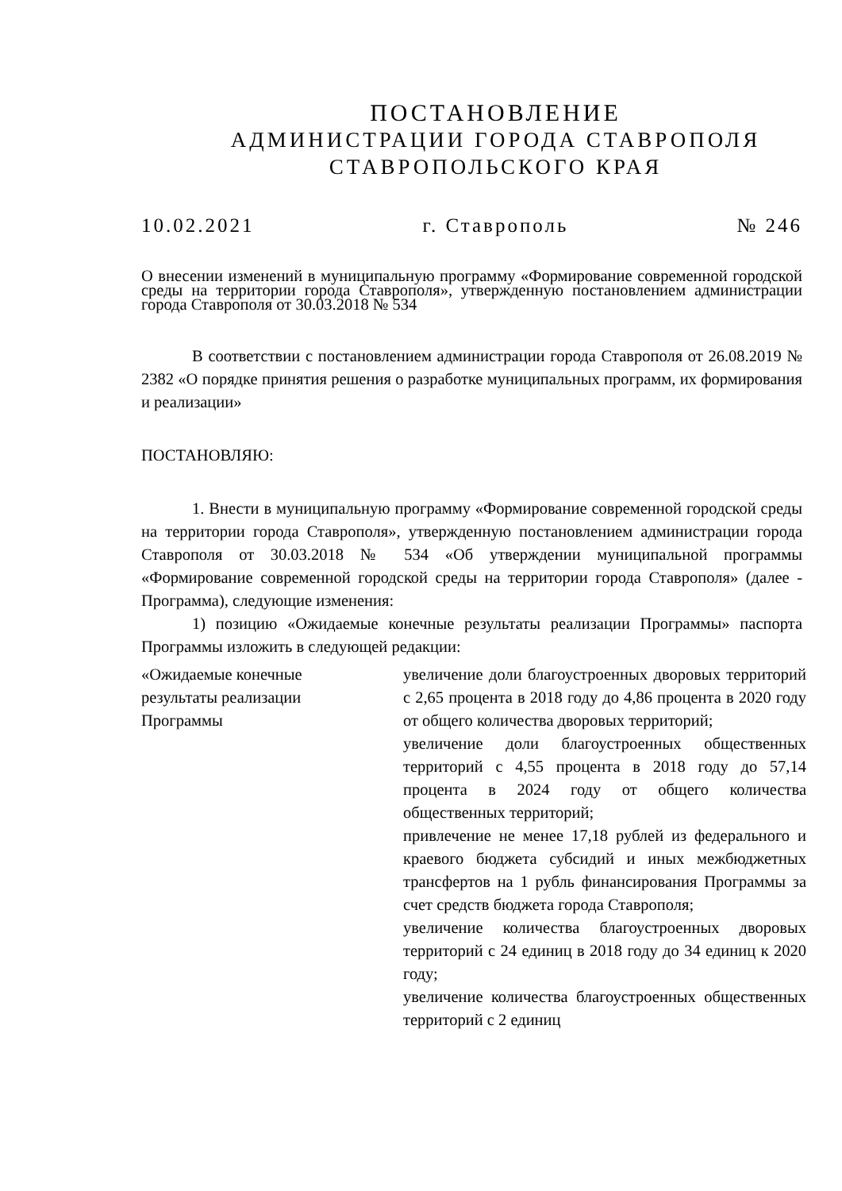ПОСТАНОВЛЕНИЕ
АДМИНИСТРАЦИИ ГОРОДА СТАВРОПОЛЯ
СТАВРОПОЛЬСКОГО КРАЯ
10.02.2021 г. Ставрополь № 246
О внесении изменений в муниципальную программу «Формирование современной городской среды на территории города Ставрополя», утвержденную постановлением администрации города Ставрополя от 30.03.2018 № 534
В соответствии с постановлением администрации города Ставрополя от 26.08.2019 № 2382 «О порядке принятия решения о разработке муниципальных программ, их формирования и реализации»
ПОСТАНОВЛЯЮ:
1. Внести в муниципальную программу «Формирование современной городской среды на территории города Ставрополя», утвержденную постановлением администрации города Ставрополя от 30.03.2018 № 534 «Об утверждении муниципальной программы «Формирование современной городской среды на территории города Ставрополя» (далее - Программа), следующие изменения:
1) позицию «Ожидаемые конечные результаты реализации Программы» паспорта Программы изложить в следующей редакции:
| «Ожидаемые конечные результаты реализации Программы | увеличение доли благоустроенных дворовых территорий с 2,65 процента в 2018 году до 4,86 процента в 2020 году от общего количества дворовых территорий; увеличение доли благоустроенных общественных территорий с 4,55 процента в 2018 году до 57,14 процента в 2024 году от общего количества общественных территорий; привлечение не менее 17,18 рублей из федерального и краевого бюджета субсидий и иных межбюджетных трансфертов на 1 рубль финансирования Программы за счет средств бюджета города Ставрополя; увеличение количества благоустроенных дворовых территорий с 24 единиц в 2018 году до 34 единиц к 2020 году; увеличение количества благоустроенных общественных территорий с 2 единиц |